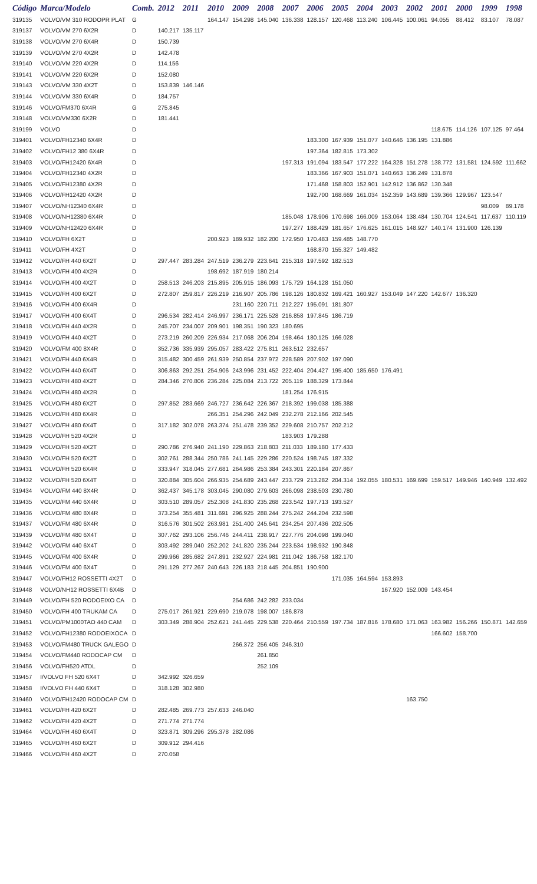| Código | Marca/Modelo | Comb. | 2012 | 2011 | 2010 | 2009 | 2008 | 2007 | 2006 | 2005 | 2004 | 2003 | 2002 | 2001 | 2000 | 1999 | 1998 |
| --- | --- | --- | --- | --- | --- | --- | --- | --- | --- | --- | --- | --- | --- | --- | --- | --- | --- |
| 319135 | VOLVO/VM 310 RODOPR PLAT | G | | | 164.147 | 154.298 | 145.040 | 136.338 | 128.157 | 120.468 | 113.240 | 106.445 | 100.061 | 94.055 | 88.412 | 83.107 | 78.087 |
| 319137 | VOLVO/VM 270 6X2R | D | 140.217 | 135.117 | | | | | | | | | | | | | |
| 319138 | VOLVO/VM 270 6X4R | D | 150.739 | | | | | | | | | | | | | | |
| 319139 | VOLVO/VM 270 4X2R | D | 142.478 | | | | | | | | | | | | | | |
| 319140 | VOLVO/VM 220 4X2R | D | 114.156 | | | | | | | | | | | | | | |
| 319141 | VOLVO/VM 220 6X2R | D | 152.080 | | | | | | | | | | | | | | |
| 319143 | VOLVO/VM 330 4X2T | D | 153.839 | 146.146 | | | | | | | | | | | | | |
| 319144 | VOLVO/VM 330 6X4R | D | 184.757 | | | | | | | | | | | | | | |
| 319146 | VOLVO/FM370 6X4R | G | 275.845 | | | | | | | | | | | | | | |
| 319148 | VOLVO/VM330 6X2R | D | 181.441 | | | | | | | | | | | | | | |
| 319199 | VOLVO | D | | | | | | | | | | | | 118.675 | 114.126 | 107.125 | 97.464 |
| 319401 | VOLVO/FH12340 6X4R | D | | | | | | | 183.300 | 167.939 | 151.077 | 140.646 | 136.195 | 131.886 | | | |
| 319402 | VOLVO/FH12 380 6X4R | D | | | | | | | 197.364 | 182.815 | 173.302 | | | | | | |
| 319403 | VOLVO/FH12420 6X4R | D | | | | | | 197.313 | 191.094 | 183.547 | 177.222 | 164.328 | 151.278 | 138.772 | 131.581 | 124.592 | 111.662 |
| 319404 | VOLVO/FH12340 4X2R | D | | | | | | | 183.366 | 167.903 | 151.071 | 140.663 | 136.249 | 131.878 | | | |
| 319405 | VOLVO/FH12380 4X2R | D | | | | | | | 171.468 | 158.803 | 152.901 | 142.912 | 136.862 | 130.348 | | | |
| 319406 | VOLVO/FH12420 4X2R | D | | | | | | | 192.700 | 168.669 | 161.034 | 152.359 | 143.689 | 139.366 | 129.967 | 123.547 | |
| 319407 | VOLVO/NH12340 6X4R | D | | | | | | | | | | | | | | 98.009 | 89.178 |
| 319408 | VOLVO/NH12380 6X4R | D | | | | | | 185.048 | 178.906 | 170.698 | 166.009 | 153.064 | 138.484 | 130.704 | 124.541 | 117.637 | 110.119 |
| 319409 | VOLVO/NH12420 6X4R | D | | | | | | 197.277 | 188.429 | 181.657 | 176.625 | 161.015 | 148.927 | 140.174 | 131.900 | 126.139 | |
| 319410 | VOLVO/FH 6X2T | D | | | 200.923 | 189.932 | 182.200 | 172.950 | 170.483 | 159.485 | 148.770 | | | | | | |
| 319411 | VOLVO/FH 4X2T | D | | | | | | | 168.870 | 155.327 | 149.482 | | | | | | |
| 319412 | VOLVO/FH 440 6X2T | D | 297.447 | 283.284 | 247.519 | 236.279 | 223.641 | 215.318 | 197.592 | 182.513 | | | | | | | |
| 319413 | VOLVO/FH 400 4X2R | D | | | 198.692 | 187.919 | 180.214 | | | | | | | | | | |
| 319414 | VOLVO/FH 400 4X2T | D | 258.513 | 246.203 | 215.895 | 205.915 | 186.093 | 175.729 | 164.128 | 151.050 | | | | | | | |
| 319415 | VOLVO/FH 400 6X2T | D | 272.807 | 259.817 | 226.219 | 216.907 | 205.786 | 198.126 | 180.832 | 169.421 | 160.927 | 153.049 | 147.220 | 142.677 | 136.320 | | |
| 319416 | VOLVO/FH 400 6X4R | D | | | | 231.160 | 220.711 | 212.227 | 195.091 | 181.807 | | | | | | | |
| 319417 | VOLVO/FH 400 6X4T | D | 296.534 | 282.414 | 246.997 | 236.171 | 225.528 | 216.858 | 197.845 | 186.719 | | | | | | | |
| 319418 | VOLVO/FH 440 4X2R | D | 245.707 | 234.007 | 209.901 | 198.351 | 190.323 | 180.695 | | | | | | | | | |
| 319419 | VOLVO/FH 440 4X2T | D | 273.219 | 260.209 | 226.934 | 217.068 | 206.204 | 198.464 | 180.125 | 166.028 | | | | | | | |
| 319420 | VOLVO/FM 400 8X4R | D | 352.736 | 335.939 | 295.057 | 283.422 | 275.811 | 263.512 | 232.657 | | | | | | | | |
| 319421 | VOLVO/FH 440 6X4R | D | 315.482 | 300.459 | 261.939 | 250.854 | 237.972 | 228.589 | 207.902 | 197.090 | | | | | | | |
| 319422 | VOLVO/FH 440 6X4T | D | 306.863 | 292.251 | 254.906 | 243.996 | 231.452 | 222.404 | 204.427 | 195.400 | 185.650 | 176.491 | | | | | |
| 319423 | VOLVO/FH 480 4X2T | D | 284.346 | 270.806 | 236.284 | 225.084 | 213.722 | 205.119 | 188.329 | 173.844 | | | | | | | |
| 319424 | VOLVO/FH 480 4X2R | D | | | | | | 181.254 | 176.915 | | | | | | | | |
| 319425 | VOLVO/FH 480 6X2T | D | 297.852 | 283.669 | 246.727 | 236.642 | 226.367 | 218.392 | 199.038 | 185.388 | | | | | | | |
| 319426 | VOLVO/FH 480 6X4R | D | | | 266.351 | 254.296 | 242.049 | 232.278 | 212.166 | 202.545 | | | | | | | |
| 319427 | VOLVO/FH 480 6X4T | D | 317.182 | 302.078 | 263.374 | 251.478 | 239.352 | 229.608 | 210.757 | 202.212 | | | | | | | |
| 319428 | VOLVO/FH 520 4X2R | D | | | | | | 183.903 | 179.288 | | | | | | | | |
| 319429 | VOLVO/FH 520 4X2T | D | 290.786 | 276.940 | 241.190 | 229.863 | 218.803 | 211.033 | 189.180 | 177.433 | | | | | | | |
| 319430 | VOLVO/FH 520 6X2T | D | 302.761 | 288.344 | 250.786 | 241.145 | 229.286 | 220.524 | 198.745 | 187.332 | | | | | | | |
| 319431 | VOLVO/FH 520 6X4R | D | 333.947 | 318.045 | 277.681 | 264.986 | 253.384 | 243.301 | 220.184 | 207.867 | | | | | | | |
| 319432 | VOLVO/FH 520 6X4T | D | 320.884 | 305.604 | 266.935 | 254.689 | 243.447 | 233.729 | 213.282 | 204.314 | 192.055 | 180.531 | 169.699 | 159.517 | 149.946 | 140.949 | 132.492 |
| 319434 | VOLVO/FM 440 8X4R | D | 362.437 | 345.178 | 303.045 | 290.080 | 279.603 | 266.098 | 238.503 | 230.780 | | | | | | | |
| 319435 | VOLVO/FM 440 6X4R | D | 303.510 | 289.057 | 252.308 | 241.830 | 235.268 | 223.542 | 197.713 | 193.527 | | | | | | | |
| 319436 | VOLVO/FM 480 8X4R | D | 373.254 | 355.481 | 311.691 | 296.925 | 288.244 | 275.242 | 244.204 | 232.598 | | | | | | | |
| 319437 | VOLVO/FM 480 6X4R | D | 316.576 | 301.502 | 263.981 | 251.400 | 245.641 | 234.254 | 207.436 | 202.505 | | | | | | | |
| 319439 | VOLVO/FM 480 6X4T | D | 307.762 | 293.106 | 256.746 | 244.411 | 238.917 | 227.776 | 204.098 | 199.040 | | | | | | | |
| 319442 | VOLVO/FM 440 6X4T | D | 303.492 | 289.040 | 252.202 | 241.820 | 235.244 | 223.534 | 198.932 | 190.848 | | | | | | | |
| 319445 | VOLVO/FM 400 6X4R | D | 299.966 | 285.682 | 247.891 | 232.927 | 224.981 | 211.042 | 186.758 | 182.170 | | | | | | | |
| 319446 | VOLVO/FM 400 6X4T | D | 291.129 | 277.267 | 240.643 | 226.183 | 218.445 | 204.851 | 190.900 | | | | | | | | |
| 319447 | VOLVO/FH12 ROSSETTI 4X2T | D | | | | | | | | 171.035 | 164.594 | 153.893 | | | | | |
| 319448 | VOLVO/NH12 ROSSETTI 6X4B | D | | | | | | | | | | 167.920 | 152.009 | 143.454 | | | |
| 319449 | VOLVO/FH 520 RODOEIXO CA | D | | | | 254.686 | 242.282 | 233.034 | | | | | | | | | |
| 319450 | VOLVO/FH 400 TRUKAM CA | D | 275.017 | 261.921 | 229.690 | 219.078 | 198.007 | 186.878 | | | | | | | | | |
| 319451 | VOLVO/PM1000TAO 440 CAM | D | 303.349 | 288.904 | 252.621 | 241.445 | 229.538 | 220.464 | 210.559 | 197.734 | 187.816 | 178.680 | 171.063 | 163.982 | 156.266 | 150.871 | 142.659 |
| 319452 | VOLVO/FH12380 RODOEIXOCA | D | | | | | | | | | | | | 166.602 | 158.700 | | |
| 319453 | VOLVO/FM480 TRUCK GALEGO | D | | | | 266.372 | 256.405 | 246.310 | | | | | | | | | |
| 319454 | VOLVO/FM440 RODOCAP CM | D | | | | | 261.850 | | | | | | | | | | |
| 319456 | VOLVO/FH520 ATDL | D | | | | | 252.109 | | | | | | | | | | |
| 319457 | I/VOLVO FH 520 6X4T | D | 342.992 | 326.659 | | | | | | | | | | | | | |
| 319458 | I/VOLVO FH 440 6X4T | D | 318.128 | 302.980 | | | | | | | | | | | | | |
| 319460 | VOLVO/FH12420 RODOCAP CM | D | | | | | | | | | | | 163.750 | | | | |
| 319461 | VOLVO/FH 420 6X2T | D | 282.485 | 269.773 | 257.633 | 246.040 | | | | | | | | | | | |
| 319462 | VOLVO/FH 420 4X2T | D | 271.774 | 271.774 | | | | | | | | | | | | | |
| 319464 | VOLVO/FH 460 6X4T | D | 323.871 | 309.296 | 295.378 | 282.086 | | | | | | | | | | | |
| 319465 | VOLVO/FH 460 6X2T | D | 309.912 | 294.416 | | | | | | | | | | | | | |
| 319466 | VOLVO/FH 460 4X2T | D | 270.058 | | | | | | | | | | | | | | |